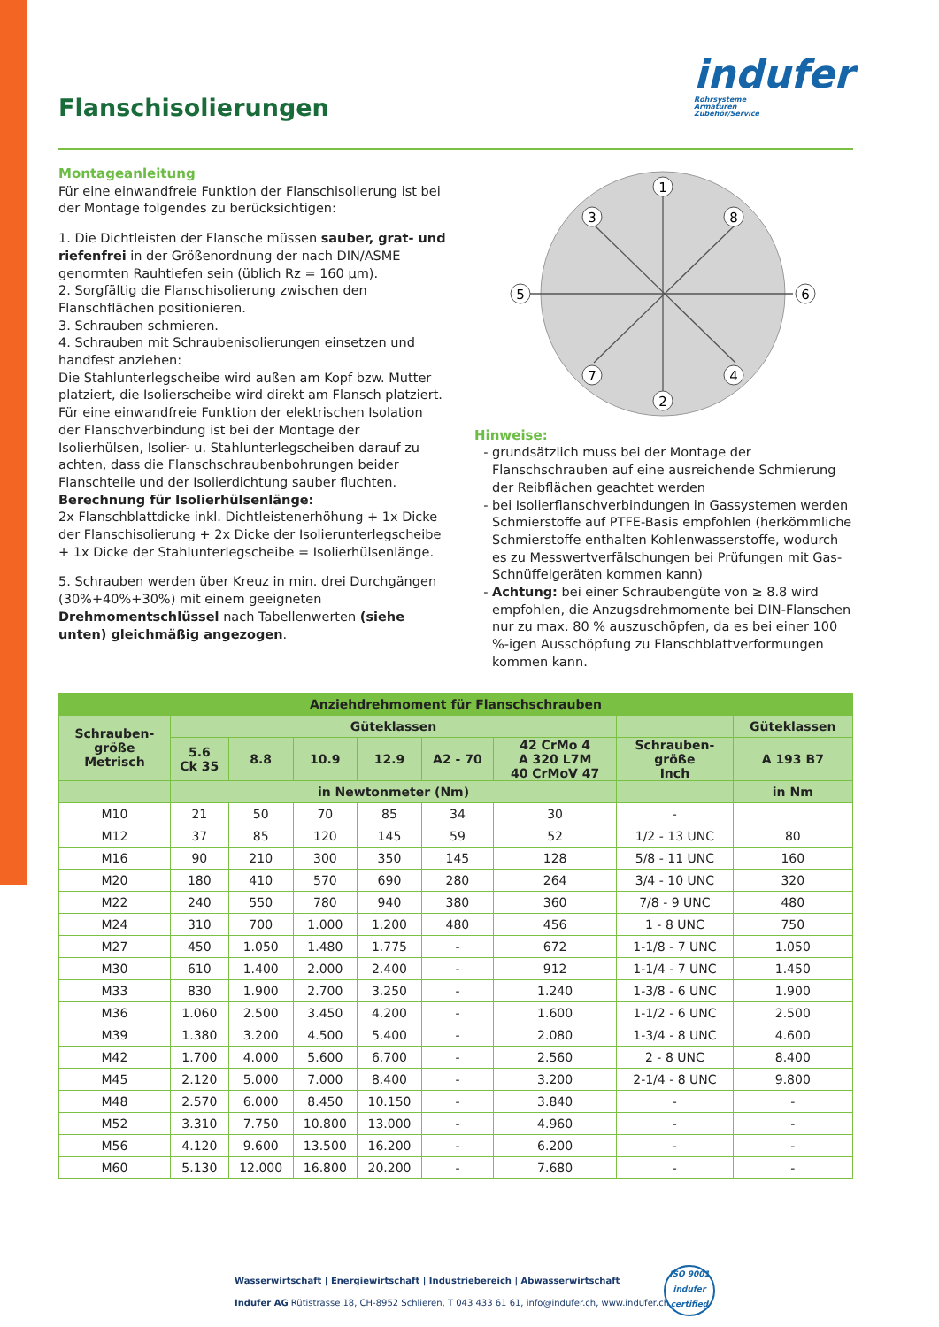Flanschisolierungen
indufer
Rohrsysteme
Armaturen
Zubehör/Service
Montageanleitung
Für eine einwandfreie Funktion der Flanschisolierung ist bei der Montage folgendes zu berücksichtigen:
1. Die Dichtleisten der Flansche müssen sauber, grat- und riefenfrei in der Größenordnung der nach DIN/ASME genormten Rauhtiefen sein (üblich Rz = 160 µm).
2. Sorgfältig die Flanschisolierung zwischen den Flanschflächen positionieren.
3. Schrauben schmieren.
4. Schrauben mit Schraubenisolierungen einsetzen und handfest anziehen:
Die Stahlunterlegscheibe wird außen am Kopf bzw. Mutter platziert, die Isolierscheibe wird direkt am Flansch platziert. Für eine einwandfreie Funktion der elektrischen Isolation der Flanschverbindung ist bei der Montage der Isolierhülsen, Isolier- u. Stahlunterlegscheiben darauf zu achten, dass die Flanschschraubenbohrungen beider Flanschteile und der Isolierdichtung sauber fluchten.
Berechnung für Isolierhülsenlänge:
2x Flanschblattdicke inkl. Dichtleistenerhöhung + 1x Dicke der Flanschisolierung + 2x Dicke der Isolierunterlegscheibe + 1x Dicke der Stahlunterlegscheibe = Isolierhülsenlänge.
5. Schrauben werden über Kreuz in min. drei Durchgängen (30%+40%+30%) mit einem geeigneten Drehmomentschlüssel nach Tabellenwerten (siehe unten) gleichmäßig angezogen.
1
2
3
4
5
6
7
8
Hinweise:
grundsätzlich muss bei der Montage der Flanschschrauben auf eine ausreichende Schmierung der Reibflächen geachtet werden
bei Isolierflanschverbindungen in Gassystemen werden Schmierstoffe auf PTFE-Basis empfohlen (herkömmliche Schmierstoffe enthalten Kohlenwasserstoffe, wodurch es zu Messwertverfälschungen bei Prüfungen mit Gas-Schnüffelgeräten kommen kann)
Achtung: bei einer Schraubengüte von ≥ 8.8 wird empfohlen, die Anzugsdrehmomente bei DIN-Flanschen nur zu max. 80 % auszuschöpfen, da es bei einer 100 %-igen Ausschöpfung zu Flanschblattverformungen kommen kann.
| Anziehdrehmoment für Flanschschrauben | | | | | | | | |
| --- | --- | --- | --- | --- | --- | --- | --- | --- |
| Schrauben- größe Metrisch | Güteklassen | | | | | | | Güteklassen |
| | 5.6 Ck 35 | 8.8 | 10.9 | 12.9 | A2 - 70 | 42 CrMo 4 A 320 L7M 40 CrMoV 47 | Schrauben- größe Inch | A 193 B7 |
| | in Newtonmeter (Nm) | | | | | | | in Nm |
| M10 | 21 | 50 | 70 | 85 | 34 | 30 | - | |
| M12 | 37 | 85 | 120 | 145 | 59 | 52 | 1/2 - 13 UNC | 80 |
| M16 | 90 | 210 | 300 | 350 | 145 | 128 | 5/8 - 11 UNC | 160 |
| M20 | 180 | 410 | 570 | 690 | 280 | 264 | 3/4 - 10 UNC | 320 |
| M22 | 240 | 550 | 780 | 940 | 380 | 360 | 7/8 - 9 UNC | 480 |
| M24 | 310 | 700 | 1.000 | 1.200 | 480 | 456 | 1 - 8 UNC | 750 |
| M27 | 450 | 1.050 | 1.480 | 1.775 | - | 672 | 1-1/8 - 7 UNC | 1.050 |
| M30 | 610 | 1.400 | 2.000 | 2.400 | - | 912 | 1-1/4 - 7 UNC | 1.450 |
| M33 | 830 | 1.900 | 2.700 | 3.250 | - | 1.240 | 1-3/8 - 6 UNC | 1.900 |
| M36 | 1.060 | 2.500 | 3.450 | 4.200 | - | 1.600 | 1-1/2 - 6 UNC | 2.500 |
| M39 | 1.380 | 3.200 | 4.500 | 5.400 | - | 2.080 | 1-3/4 - 8 UNC | 4.600 |
| M42 | 1.700 | 4.000 | 5.600 | 6.700 | - | 2.560 | 2 - 8 UNC | 8.400 |
| M45 | 2.120 | 5.000 | 7.000 | 8.400 | - | 3.200 | 2-1/4 - 8 UNC | 9.800 |
| M48 | 2.570 | 6.000 | 8.450 | 10.150 | - | 3.840 | - | - |
| M52 | 3.310 | 7.750 | 10.800 | 13.000 | - | 4.960 | - | - |
| M56 | 4.120 | 9.600 | 13.500 | 16.200 | - | 6.200 | - | - |
| M60 | 5.130 | 12.000 | 16.800 | 20.200 | - | 7.680 | - | - |
Wasserwirtschaft | Energiewirtschaft | Industriebereich | Abwasserwirtschaft
Indufer AG Rütistrasse 18, CH-8952 Schlieren, T 043 433 61 61, info@indufer.ch, www.indufer.ch
ISO 9001
indufer
certified